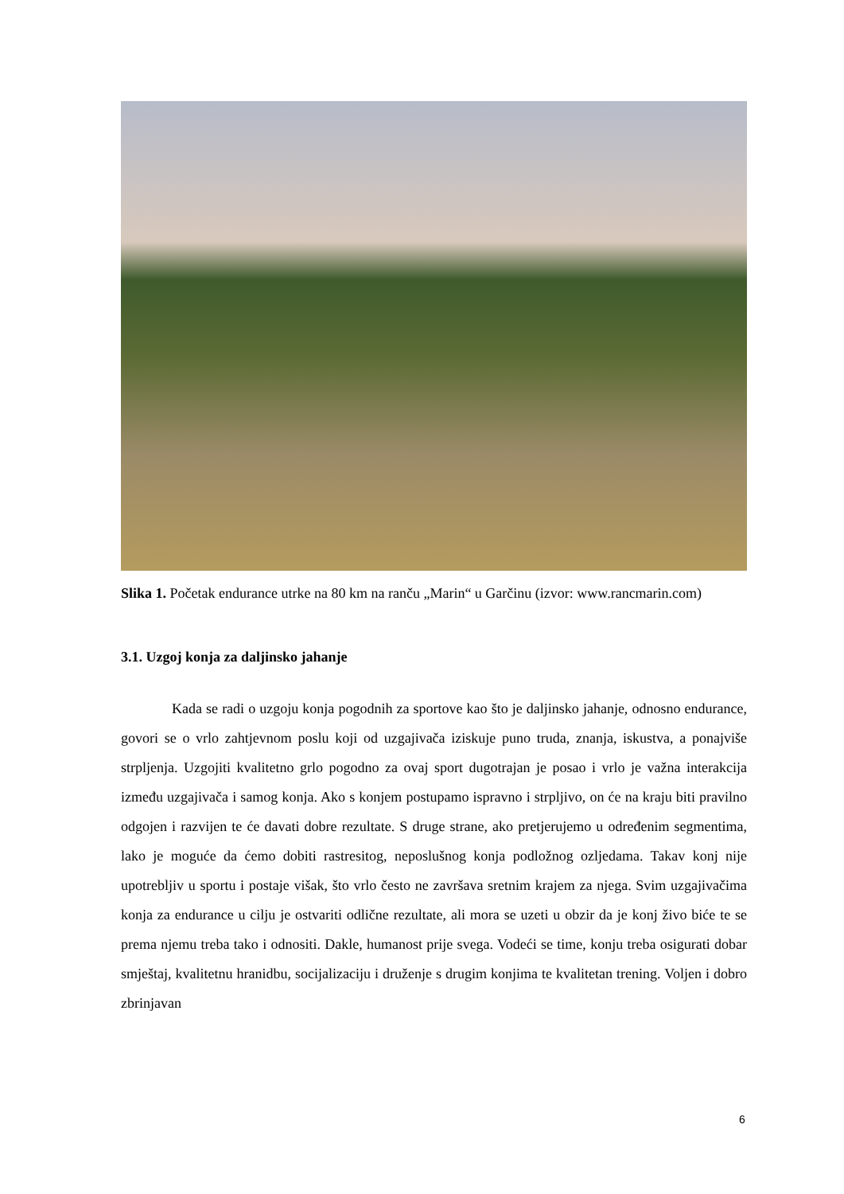Slika 1. Početak endurance utrke na 80 km na ranču „Marin“ u Garčinu (izvor: www.rancmarin.com)
3.1. Uzgoj konja za daljinsko jahanje
Kada se radi o uzgoju konja pogodnih za sportove kao što je daljinsko jahanje, odnosno endurance, govori se o vrlo zahtjevnom poslu koji od uzgajivača iziskuje puno truda, znanja, iskustva, a ponajviše strpljenja. Uzgojiti kvalitetno grlo pogodno za ovaj sport dugotrajan je posao i vrlo je važna interakcija između uzgajivača i samog konja. Ako s konjem postupamo ispravno i strpljivo, on će na kraju biti pravilno odgojen i razvijen te će davati dobre rezultate. S druge strane, ako pretjerujemo u određenim segmentima, lako je moguće da ćemo dobiti rastresitog, neposlušnog konja podložnog ozljedama. Takav konj nije upotrebljiv u sportu i postaje višak, što vrlo često ne završava sretnim krajem za njega. Svim uzgajivačima konja za endurance u cilju je ostvariti odlične rezultate, ali mora se uzeti u obzir da je konj živo biće te se prema njemu treba tako i odnositi. Dakle, humanost prije svega. Vodeći se time, konju treba osigurati dobar smještaj, kvalitetnu hranidbu, socijalizaciju i druženje s drugim konjima te kvalitetan trening. Voljen i dobro zbrinjavan
6